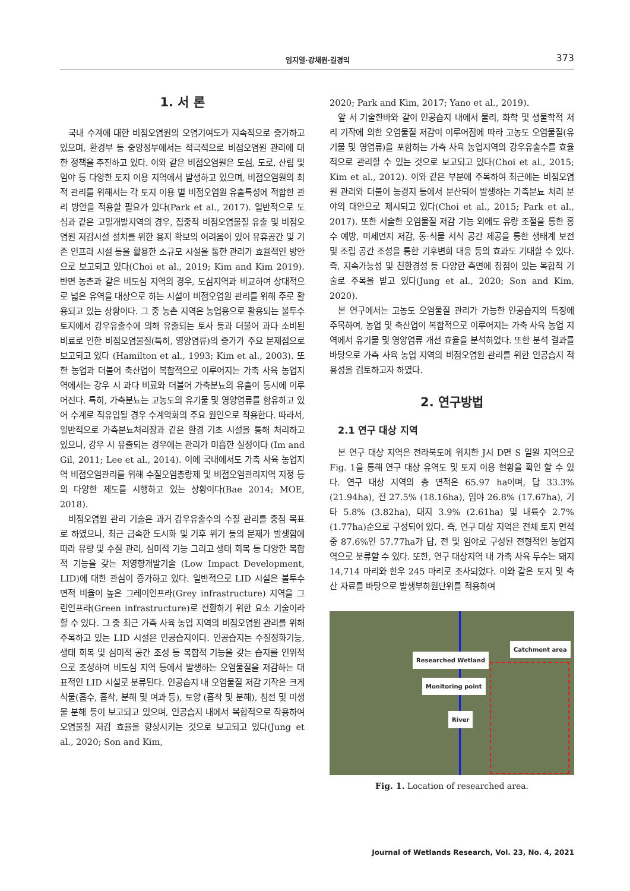임지열·강채원·길경익 373
1. 서 론
국내 수계에 대한 비점오염원의 오염기여도가 지속적으로 증가하고 있으며, 환경부 등 중앙정부에서는 적극적으로 비점오염원 관리에 대한 정책을 추진하고 있다. 이와 같은 비점오염원은 도심, 도로, 산림 및 임야 등 다양한 토지 이용 지역에서 발생하고 있으며, 비점오염원의 최적 관리를 위해서는 각 토지 이용 별 비점오염원 유출특성에 적합한 관리 방안을 적용할 필요가 있다(Park et al., 2017). 일반적으로 도심과 같은 고밀개발지역의 경우, 집중적 비점오염물질 유출 및 비점오염원 저감시설 설치를 위한 용지 확보의 어려움이 있어 유휴공간 및 기존 인프라 시설 등을 활용한 소규모 시설을 통한 관리가 효율적인 방안으로 보고되고 있다(Choi et al., 2019; Kim and Kim 2019). 반면 농촌과 같은 비도심 지역의 경우, 도심지역과 비교하여 상대적으로 넓은 유역을 대상으로 하는 시설이 비점오염원 관리를 위해 주로 활용되고 있는 상황이다. 그 중 농촌 지역은 농업용으로 활용되는 불투수토지에서 강우유출수에 의해 유출되는 토사 등과 더불어 과다 소비된 비료로 인한 비점오염물질(특히, 영양염류)의 증가가 주요 문제점으로 보고되고 있다 (Hamilton et al., 1993; Kim et al., 2003). 또한 농업과 더불어 축산업이 복합적으로 이루어지는 가축 사육 농업지역에서는 강우 시 과다 비료와 더불어 가축분뇨의 유출이 동시에 이루어진다. 특히, 가축분뇨는 고농도의 유기물 및 영양염류를 함유하고 있어 수계로 직유입될 경우 수계악화의 주요 원인으로 작용한다. 따라서, 일반적으로 가축분뇨처리장과 같은 환경 기초 시설을 통해 처리하고 있으나, 강우 시 유출되는 경우에는 관리가 미흡한 실정이다 (Im and Gil, 2011; Lee et al., 2014). 이에 국내에서도 가축 사육 농업지역 비점오염관리를 위해 수질오염총량제 및 비점오염관리지역 지정 등의 다양한 제도를 시행하고 있는 상황이다(Bae 2014; MOE, 2018).
비점오염원 관리 기술은 과거 강우유출수의 수질 관리를 중점 목표로 하였으나, 최근 급속한 도시화 및 기후 위기 등의 문제가 발생함에 따라 유량 및 수질 관리, 심미적 기능 그리고 생태 회복 등 다양한 복합적 기능을 갖는 저영향개발기술 (Low Impact Development, LID)에 대한 관심이 증가하고 있다. 일반적으로 LID 시설은 불투수면적 비율이 높은 그레이인프라(Grey infrastructure) 지역을 그린인프라(Green infrastructure)로 전환하기 위한 요소 기술이라 할 수 있다. 그 중 최근 가축 사육 농업 지역의 비점오염원 관리를 위해 주목하고 있는 LID 시설은 인공습지이다. 인공습지는 수질정화기능, 생태 회복 및 심미적 공간 조성 등 복합적 기능을 갖는 습지를 인위적으로 조성하여 비도심 지역 등에서 발생하는 오염물질을 저감하는 대표적인 LID 시설로 분류된다. 인공습지 내 오염물질 저감 기작은 크게 식물(흡수, 흡착, 분해 및 여과 등), 토양 (흡착 및 분해), 침전 및 미생물 분해 등이 보고되고 있으며, 인공습지 내에서 복합적으로 작용하여 오염물질 저감 효율을 향상시키는 것으로 보고되고 있다(Jung et al., 2020; Son and Kim,
2020; Park and Kim, 2017; Yano et al., 2019).
앞 서 기술한바와 같이 인공습지 내에서 물리, 화학 및 생물학적 처리 기작에 의한 오염물질 저감이 이루어짐에 따라 고농도 오염물질(유기물 및 영염류)을 포함하는 가축 사육 농업지역의 강우유출수를 효율적으로 관리할 수 있는 것으로 보고되고 있다(Choi et al., 2015; Kim et al., 2012). 이와 같은 부분에 주목하여 최근에는 비점오염원 관리와 더불어 농경지 등에서 분산되어 발생하는 가축분뇨 처리 분야의 대안으로 제시되고 있다(Choi et al., 2015; Park et al., 2017). 또한 서술한 오염물질 저감 기능 외에도 유량 조절을 통한 홍수 예방, 미세먼지 저감, 동·식물 서식 공간 제공을 통한 생태계 보전 및 조립 공간 조성을 통한 기후변화 대응 등의 효과도 기대할 수 있다. 즉, 지속가능성 및 친환경성 등 다양한 측면에 장점이 있는 복합적 기술로 주목을 받고 있다(Jung et al., 2020; Son and Kim, 2020).
본 연구에서는 고농도 오염물질 관리가 가능한 인공습지의 특징에 주목하여, 농업 및 축산업이 복합적으로 이루어지는 가축 사육 농업 지역에서 유기물 및 영양염류 개선 효율을 분석하였다. 또한 분석 결과를 바탕으로 가축 사육 농업 지역의 비점오염원 관리를 위한 인공습지 적용성을 검토하고자 하였다.
2. 연구방법
2.1 연구 대상 지역
본 연구 대상 지역은 전라북도에 위치한 J시 D면 S 일원 지역으로 Fig. 1을 통해 연구 대상 유역도 및 토지 이용 현황을 확인 할 수 있다. 연구 대상 지역의 총 면적은 65.97 ha이며, 답 33.3% (21.94ha), 전 27.5% (18.16ha), 임야 26.8% (17.67ha), 기타 5.8% (3.82ha), 대지 3.9% (2.61ha) 및 내륙수 2.7% (1.77ha)순으로 구성되어 있다. 즉, 연구 대상 지역은 전체 토지 면적 중 87.6%인 57.77ha가 답, 전 및 임야로 구성된 전형적인 농업지역으로 분류할 수 있다. 또한, 연구 대상지역 내 가축 사육 두수는 돼지 14,714 마리와 한우 245 마리로 조사되었다. 이와 같은 토지 및 축산 자료를 바탕으로 발생부하원단위를 적용하여
Catchment area
Researched Wetland
Monitoring point
River
Fig. 1. Location of researched area.
Journal of Wetlands Research, Vol. 23, No. 4, 2021